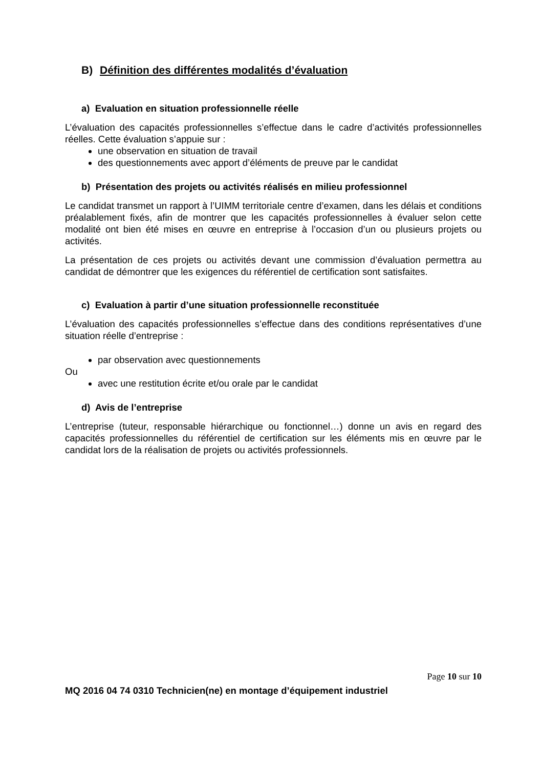B) Définition des différentes modalités d’évaluation
a) Evaluation en situation professionnelle réelle
L’évaluation des capacités professionnelles s’effectue dans le cadre d’activités professionnelles réelles. Cette évaluation s’appuie sur :
une observation en situation de travail
des questionnements avec apport d’éléments de preuve par le candidat
b) Présentation des projets ou activités réalisés en milieu professionnel
Le candidat transmet un rapport à l’UIMM territoriale centre d’examen, dans les délais et conditions préalablement fixés, afin de montrer que les capacités professionnelles à évaluer selon cette modalité ont bien été mises en œuvre en entreprise à l’occasion d’un ou plusieurs projets ou activités.
La présentation de ces projets ou activités devant une commission d’évaluation permettra au candidat de démontrer que les exigences du référentiel de certification sont satisfaites.
c) Evaluation à partir d’une situation professionnelle reconstituée
L’évaluation des capacités professionnelles s’effectue dans des conditions représentatives d’une situation réelle d’entreprise :
par observation avec questionnements
Ou
avec une restitution écrite et/ou orale par le candidat
d) Avis de l’entreprise
L’entreprise (tuteur, responsable hiérarchique ou fonctionnel…) donne un avis en regard des capacités professionnelles du référentiel de certification sur les éléments mis en œuvre par le candidat lors de la réalisation de projets ou activités professionnels.
Page 10 sur 10
MQ 2016 04 74 0310 Technicien(ne) en montage d’équipement industriel